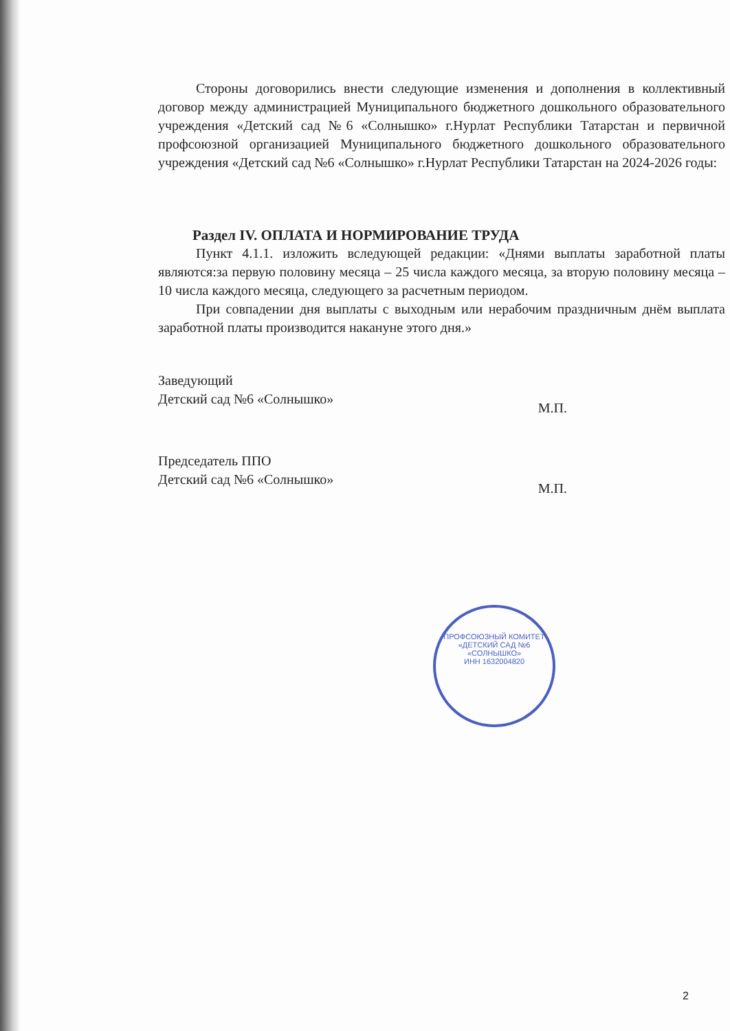Стороны договорились внести следующие изменения и дополнения в коллективный договор между администрацией Муниципального бюджетного дошкольного образовательного учреждения «Детский сад №6 «Солнышко» г.Нурлат Республики Татарстан и первичной профсоюзной организацией Муниципального бюджетного дошкольного образовательного учреждения «Детский сад №6 «Солнышко» г.Нурлат Республики Татарстан на 2024-2026 годы:
Раздел IV. ОПЛАТА И НОРМИРОВАНИЕ ТРУДА
Пункт 4.1.1. изложить вследующей редакции: «Днями выплаты заработной платы являются:за первую половину месяца – 25 числа каждого месяца, за вторую половину месяца –10 числа каждого месяца, следующего за расчетным периодом.
При совпадении дня выплаты с выходным или нерабочим праздничным днём выплата заработной платы производится накануне этого дня.»
Заведующий
Детский сад №6 «Солнышко»
М.П.
Председатель ППО
Детский сад №6 «Солнышко»
М.П.
ПРОФСОЮЗНЫЙ КОМИТЕТ
«ДЕТСКИЙ САД №6
«СОЛНЫШКО»
ИНН 1632004820
2